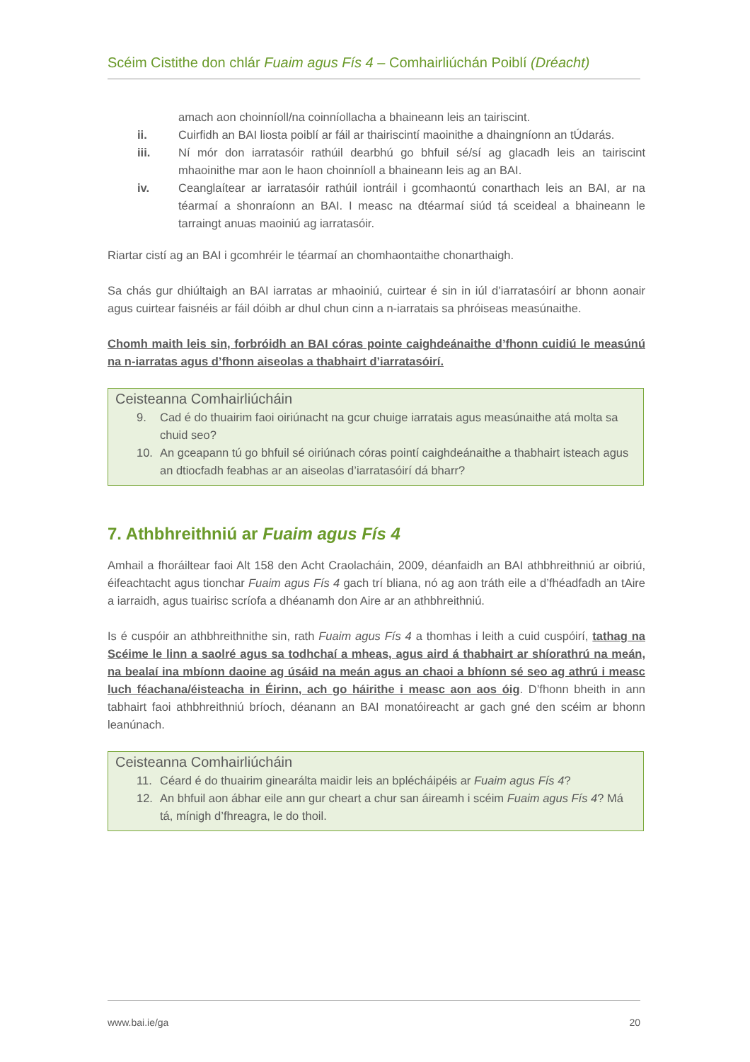Scéim Cistithe don chlár Fuaim agus Fís 4 – Comhairliúchán Poiblí (Dréacht)
amach aon choinníoll/na coinníollacha a bhaineann leis an tairiscint.
ii. Cuirfidh an BAI liosta poiblí ar fáil ar thairiscintí maoinithe a dhaingníonn an tÚdarás.
iii. Ní mór don iarratasóir rathúil dearbhú go bhfuil sé/sí ag glacadh leis an tairiscint mhaoinithe mar aon le haon choinníoll a bhaineann leis ag an BAI.
iv. Ceanglaítear ar iarratasóir rathúil iontráil i gcomhaontú conarthach leis an BAI, ar na téarmaí a shonraíonn an BAI. I measc na dtéarmaí siúd tá sceideal a bhaineann le tarraingt anuas maoiniú ag iarratasóir.
Riartar cistí ag an BAI i gcomhréir le téarmaí an chomhaontaithe chonarthaigh.
Sa chás gur dhiúltaigh an BAI iarratas ar mhaoiniú, cuirtear é sin in iúl d’iarratasóirí ar bhonn aonair agus cuirtear faisnéis ar fáil dóibh ar dhul chun cinn a n-iarratais sa phróiseas measúnaithe.
Chomh maith leis sin, forbróidh an BAI córas pointe caighdeánaithe d’fhonn cuidiú le measúnú na n-iarratas agus d’fhonn aiseolas a thabhairt d’iarratasóirí.
Ceisteanna Comhairliúcháin
9. Cad é do thuairim faoi oiriúnacht na gcur chuige iarratais agus measúnaithe atá molta sa chuid seo?
10. An gceapann tú go bhfuil sé oiriúnach córas pointí caighdeánaithe a thabhairt isteach agus an dtiocfadh feabhas ar an aiseolas d’iarratasóirí dá bharr?
7. Athbhreithniú ar Fuaim agus Fís 4
Amhail a fhoráiltear faoi Alt 158 den Acht Craolacháin, 2009, déanfaidh an BAI athbhreithniú ar oibriú, éifeachtacht agus tionchar Fuaim agus Fís 4 gach trí bliana, nó ag aon tráth eile a d’fhéadfadh an tAire a iarraidh, agus tuairisc scríofa a dhéanamh don Aire ar an athbhreithniú.
Is é cuspóir an athbhreithnithe sin, rath Fuaim agus Fís 4 a thomhas i leith a cuid cuspóirí, tathag na Scéime le linn a saolré agus sa todhchaí a mheas, agus aird á thabhairt ar shíorathrú na meán, na bealaí ina mbíonn daoine ag úsáid na meán agus an chaoi a bhíonn sé seo ag athrú i measc luch féachana/éisteacha in Éirinn, ach go háirithe i measc aon aos óig. D’fhonn bheith in ann tabhairt faoi athbhreithniú bríoch, déanann an BAI monatóireacht ar gach gné den scéim ar bhonn leanúnach.
Ceisteanna Comhairliúcháin
11. Céard é do thuairim ginearálta maidir leis an bplécháipéis ar Fuaim agus Fís 4?
12. An bhfuil aon ábhar eile ann gur cheart a chur san áireamh i scéim Fuaim agus Fís 4? Má tá, mínigh d’fhreagra, le do thoil.
www.bai.ie/ga 20